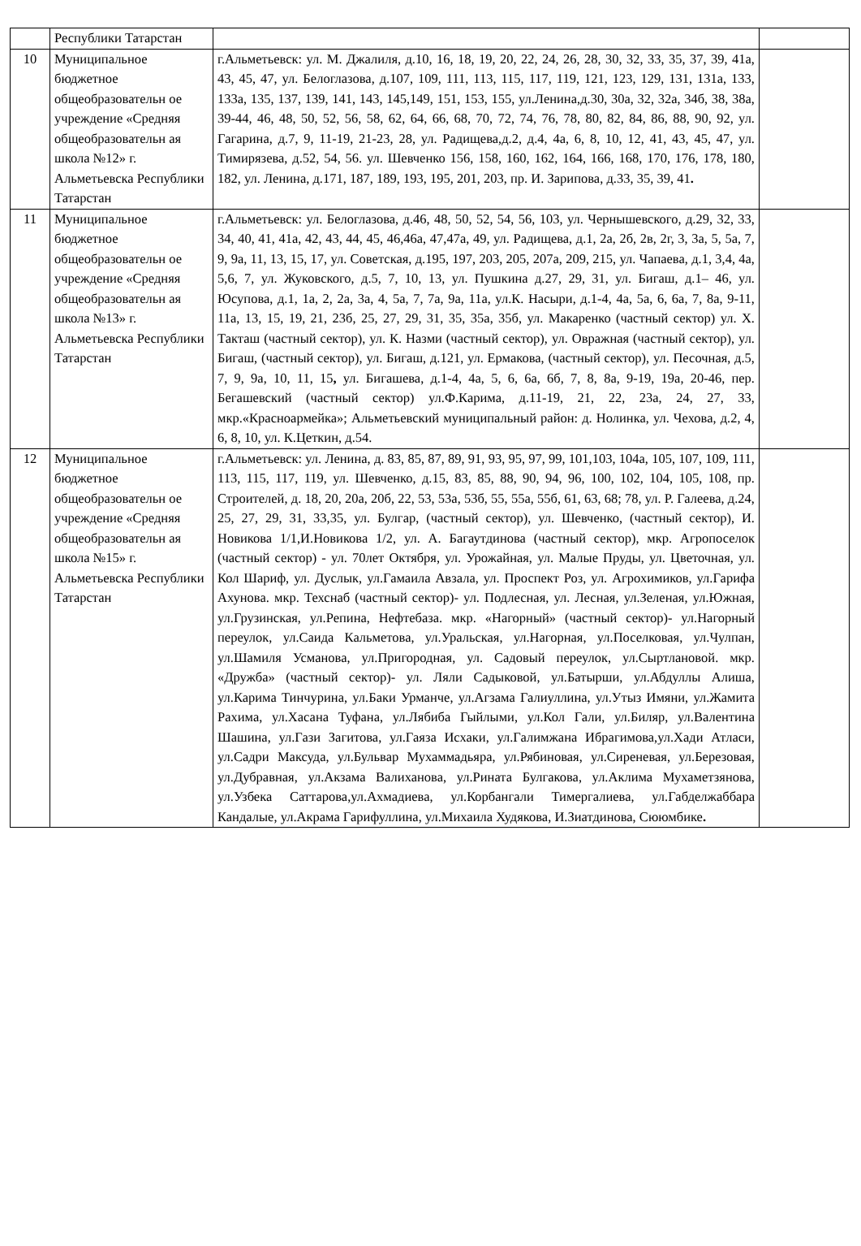| | Республики Татарстан | | |
| 10 | Муниципальное бюджетное общеобразовательн ое учреждение «Средняя общеобразовательн ая школа №12» г. Альметьевска Республики Татарстан | г.Альметьевск: ул. М. Джалиля, д.10, 16, 18, 19, 20, 22, 24, 26, 28, 30, 32, 33, 35, 37, 39, 41а, 43, 45, 47, ул. Белоглазова, д.107, 109, 111, 113, 115, 117, 119, 121, 123, 129, 131, 131а, 133, 133а, 135, 137, 139, 141, 143, 145,149, 151, 153, 155, ул.Ленина,д.30, 30а, 32, 32а, 34б, 38, 38а, 39-44, 46, 48, 50, 52, 56, 58, 62, 64, 66, 68, 70, 72, 74, 76, 78, 80, 82, 84, 86, 88, 90, 92, ул. Гагарина, д.7, 9, 11-19, 21-23, 28, ул. Радищева,д.2, д.4, 4а, 6, 8, 10, 12, 41, 43, 45, 47, ул. Тимирязева, д.52, 54, 56. ул. Шевченко 156, 158, 160, 162, 164, 166, 168, 170, 176, 178, 180, 182, ул. Ленина, д.171, 187, 189, 193, 195, 201, 203, пр. И. Зарипова, д.33, 35, 39, 41 . | |
| 11 | Муниципальное бюджетное общеобразовательн ое учреждение «Средняя общеобразовательн ая школа №13» г. Альметьевска Республики Татарстан | г.Альметьевск: ул. Белоглазова, д.46, 48, 50, 52, 54, 56, 103, ул. Чернышевского, д.29, 32, 33, 34, 40, 41, 41а, 42, 43, 44, 45, 46,46а, 47,47а, 49, ул. Радищева, д.1, 2а, 2б, 2в, 2г, 3, 3а, 5, 5а, 7, 9, 9а, 11, 13, 15, 17, ул. Советская, д.195, 197, 203, 205, 207а, 209, 215, ул. Чапаева, д.1, 3,4, 4а, 5,6, 7, ул. Жуковского, д.5, 7, 10, 13, ул. Пушкина д.27, 29, 31, ул. Бигаш, д.1– 46, ул. Юсупова, д.1, 1а, 2, 2а, 3а, 4, 5а, 7, 7а, 9а, 11а, ул.К. Насыри, д.1-4, 4а, 5а, 6, 6а, 7, 8а, 9-11, 11а, 13, 15, 19, 21, 23б, 25, 27, 29, 31, 35, 35а, 35б, ул. Макаренко (частный сектор) ул. Х. Такташ (частный сектор), ул. К. Назми (частный сектор), ул. Овражная (частный сектор), ул. Бигаш, (частный сектор), ул. Бигаш, д.121, ул. Ермакова, (частный сектор), ул. Песочная, д.5, 7, 9, 9а, 10, 11, 15 , ул. Бигашева, д.1-4, 4а, 5, 6, 6а, 6б, 7, 8, 8а, 9-19, 19а, 20-46, пер. Бегашевский (частный сектор) ул.Ф.Карима, д.11-19, 21, 22, 23а, 24, 27, 33, мкр.«Красноармейка»; Альметьевский муниципальный район: д. Нолинка, ул. Чехова, д.2, 4, 6, 8, 10, ул. К.Цеткин, д.54. | |
| 12 | Муниципальное бюджетное общеобразовательн ое учреждение «Средняя общеобразовательн ая школа №15» г. Альметьевска Республики Татарстан | г.Альметьевск: ул. Ленина, д. 83, 85, 87, 89, 91, 93, 95, 97, 99, 101,103, 104а, 105, 107, 109, 111, 113, 115, 117, 119, ул. Шевченко, д.15, 83, 85, 88, 90, 94, 96, 100, 102, 104, 105, 108, пр. Строителей, д. 18, 20, 20а, 20б, 22, 53, 53а, 53б, 55, 55а, 55б, 61, 63, 68; 78, ул. Р. Галеева, д.24, 25, 27, 29, 31, 33,35, ул. Булгар, (частный сектор), ул. Шевченко, (частный сектор), И. Новикова 1/1,И.Новикова 1/2, ул. А. Багаутдинова (частный сектор), мкр. Агропоселок (частный сектор) - ул. 70лет Октября, ул. Урожайная, ул. Малые Пруды, ул. Цветочная, ул. Кол Шариф, ул. Дуслык, ул.Гамаила Авзала, ул. Проспект Роз, ул. Агрохимиков, ул.Гарифа Ахунова. мкр. Техснаб (частный сектор)- ул. Подлесная, ул. Лесная, ул.Зеленая, ул.Южная, ул.Грузинская, ул.Репина, Нефтебаза. мкр. «Нагорный» (частный сектор)- ул.Нагорный переулок, ул.Саида Кальметова, ул.Уральская, ул.Нагорная, ул.Поселковая, ул.Чулпан, ул.Шамиля Усманова, ул.Пригородная, ул. Садовый переулок, ул.Сыртлановой. мкр. «Дружба» (частный сектор)- ул. Ляли Садыковой, ул.Батырши, ул.Абдуллы Алиша, ул.Карима Тинчурина, ул.Баки Урманче, ул.Агзама Галиуллина, ул.Утыз Имяни, ул.Жамита Рахима, ул.Хасана Туфана, ул.Лябиба Гыйлыми, ул.Кол Гали, ул.Биляр, ул.Валентина Шашина, ул.Гази Загитова, ул.Гаяза Исхаки, ул.Галимжана Ибрагимова,ул.Хади Атласи, ул.Садри Максуда, ул.Бульвар Мухаммадьяра, ул.Рябиновая, ул.Сиреневая, ул.Березовая, ул.Дубравная, ул.Акзама Валиханова, ул.Рината Булгакова, ул.Аклима Мухаметзянова, ул.Узбека Саттарова,ул.Ахмадиева, ул.Корбангали Тимергалиева, ул.Габделжаббара Кандалые, ул.Акрама Гарифуллина, ул.Михаила Худякова, И.Зиатдинова, Сююмбике . | |